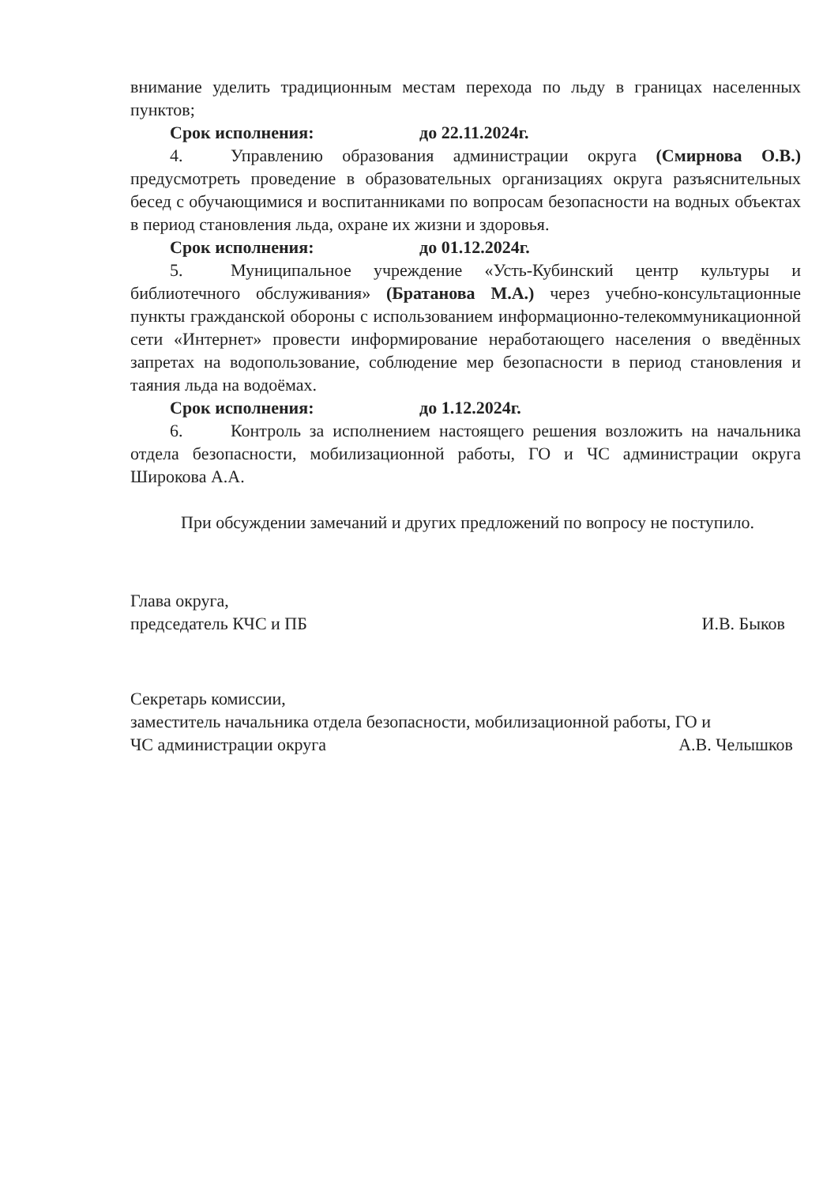внимание уделить традиционным местам перехода по льду в границах населенных пунктов;
Срок исполнения: до 22.11.2024г.
4. Управлению образования администрации округа (Смирнова О.В.) предусмотреть проведение в образовательных организациях округа разъяснительных бесед с обучающимися и воспитанниками по вопросам безопасности на водных объектах в период становления льда, охране их жизни и здоровья.
Срок исполнения: до 01.12.2024г.
5. Муниципальное учреждение «Усть-Кубинский центр культуры и библиотечного обслуживания» (Братанова М.А.) через учебно-консультационные пункты гражданской обороны с использованием информационно-телекоммуникационной сети «Интернет» провести информирование неработающего населения о введённых запретах на водопользование, соблюдение мер безопасности в период становления и таяния льда на водоёмах.
Срок исполнения: до 1.12.2024г.
6. Контроль за исполнением настоящего решения возложить на начальника отдела безопасности, мобилизационной работы, ГО и ЧС администрации округа Широкова А.А.
При обсуждении замечаний и других предложений по вопросу не поступило.
Глава округа,
председатель КЧС и ПБ
И.В. Быков
Секретарь комиссии,
заместитель начальника отдела безопасности, мобилизационной работы, ГО и
ЧС администрации округа
А.В. Челышков